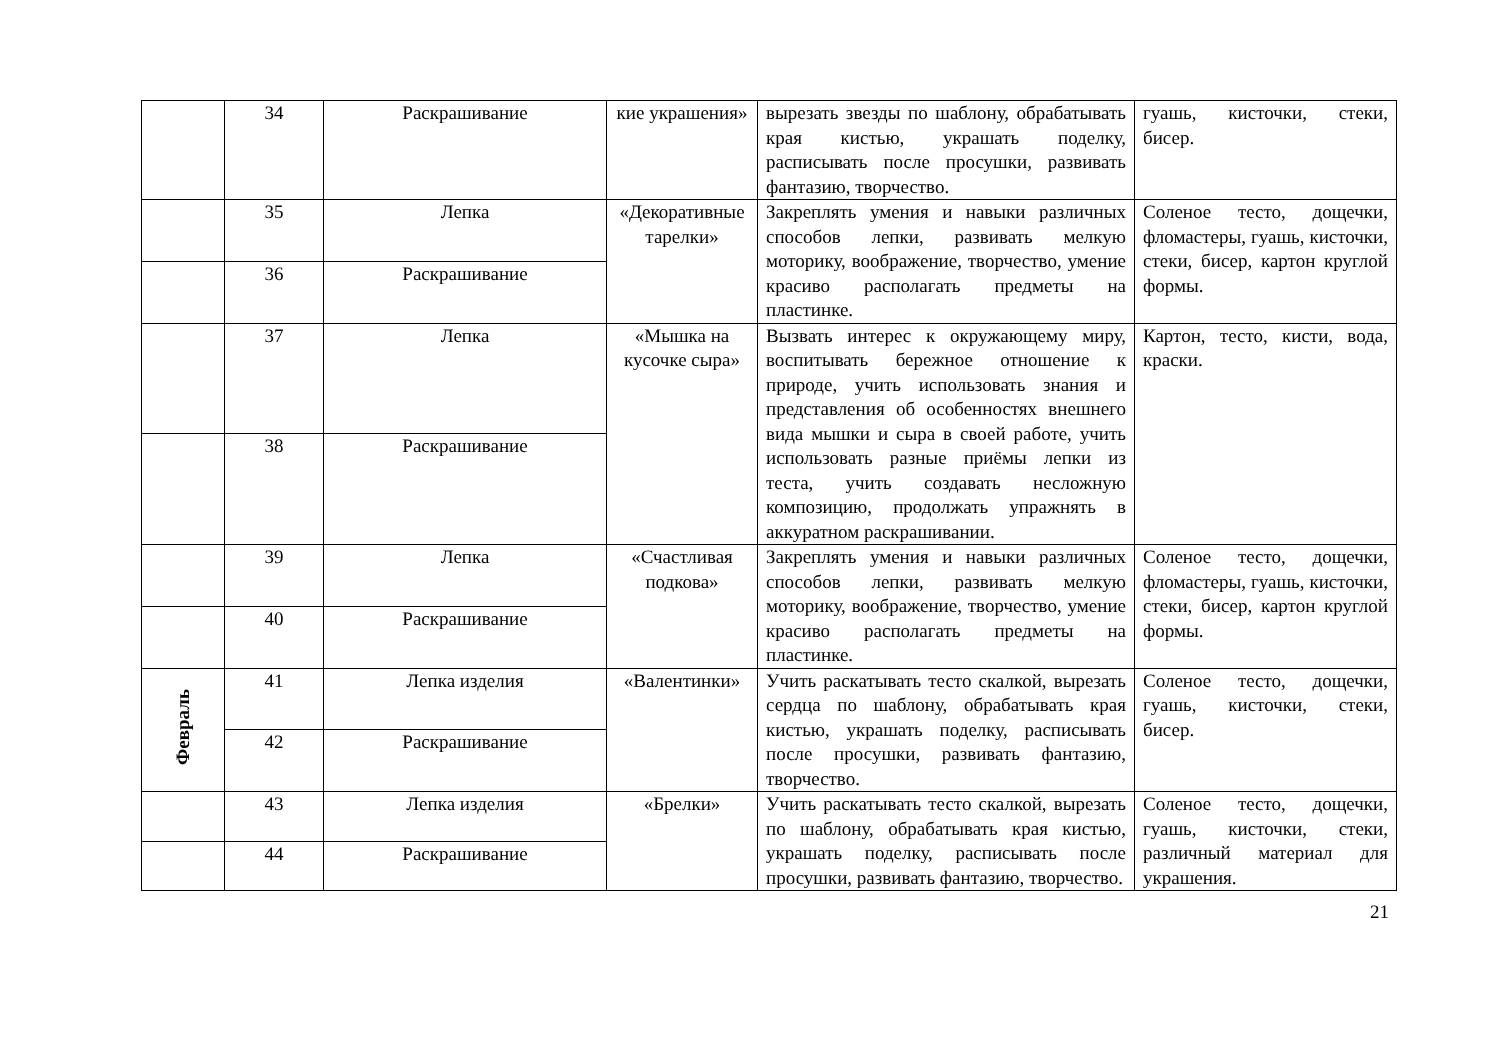| | 34 | Раскрашивание | кие украшения» | вырезать звезды по шаблону, обрабатывать края кистью, украшать поделку, расписывать после просушки, развивать фантазию, творчество. | гуашь, кисточки, стеки, бисер. |
| | 35 | Лепка | «Декоративные тарелки» | Закреплять умения и навыки различных способов лепки, развивать мелкую моторику, воображение, творчество, умение красиво располагать предметы на пластинке. | Соленое тесто, дощечки, фломастеры, гуашь, кисточки, стеки, бисер, картон круглой формы. |
| | 36 | Раскрашивание | | | |
| | 37 | Лепка | «Мышка на кусочке сыра» | Вызвать интерес к окружающему миру, воспитывать бережное отношение к природе, учить использовать знания и представления об особенностях внешнего вида мышки и сыра в своей работе, учить использовать разные приёмы лепки из теста, учить создавать несложную композицию, продолжать упражнять в аккуратном раскрашивании. | Картон, тесто, кисти, вода, краски. |
| | 38 | Раскрашивание | | | |
| | 39 | Лепка | «Счастливая подкова» | Закреплять умения и навыки различных способов лепки, развивать мелкую моторику, воображение, творчество, умение красиво располагать предметы на пластинке. | Соленое тесто, дощечки, фломастеры, гуашь, кисточки, стеки, бисер, картон круглой формы. |
| | 40 | Раскрашивание | | | |
| Февраль | 41 | Лепка изделия | «Валентинки» | Учить раскатывать тесто скалкой, вырезать сердца по шаблону, обрабатывать края кистью, украшать поделку, расписывать после просушки, развивать фантазию, творчество. | Соленое тесто, дощечки, гуашь, кисточки, стеки, бисер. |
| | 42 | Раскрашивание | | | |
| | 43 | Лепка изделия | «Брелки» | Учить раскатывать тесто скалкой, вырезать по шаблону, обрабатывать края кистью, украшать поделку, расписывать после просушки, развивать фантазию, творчество. | Соленое тесто, дощечки, гуашь, кисточки, стеки, различный материал для украшения. |
| | 44 | Раскрашивание | | | |
21